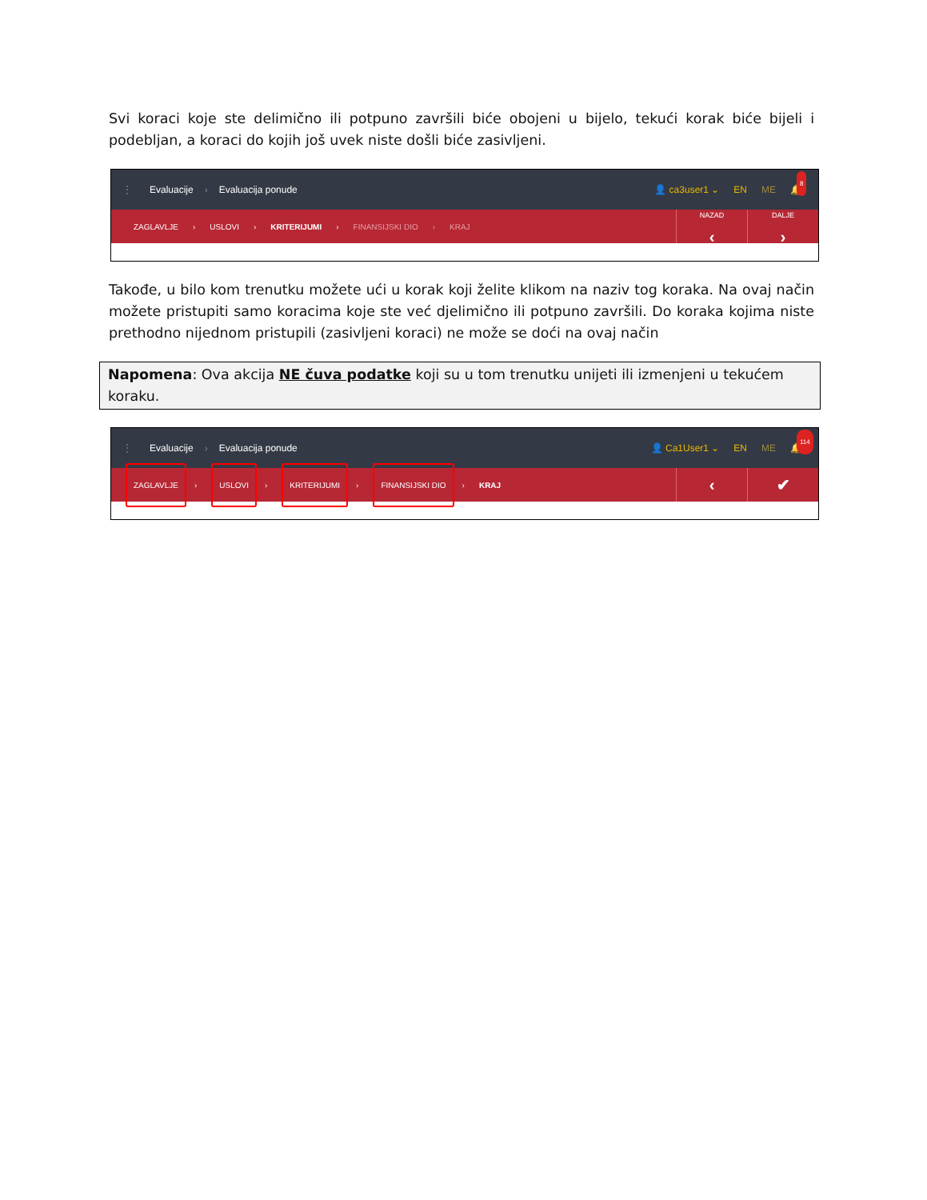Svi koraci koje ste delimično ili potpuno završili biće obojeni u bijelo, tekući korak biće bijeli i podebljan, a koraci do kojih još uvek niste došli biće zasivljeni.
⋮ Evaluacije › Evaluacija ponude
👤 ca3user1 ⌄ EN ME 🔔
8
ZAGLAVLJE › USLOVI › KRITERIJUMI › FINANSIJSKI DIO › KRAJ
NAZAD
‹
DALJE
›
Takođe, u bilo kom trenutku možete ući u korak koji želite klikom na naziv tog koraka. Na ovaj način možete pristupiti samo koracima koje ste već djelimično ili potpuno završili. Do koraka kojima niste prethodno nijednom pristupili (zasivljeni koraci) ne može se doći na ovaj način
Napomena: Ova akcija NE čuva podatke koji su u tom trenutku unijeti ili izmenjeni u tekućem koraku.
⋮ Evaluacije › Evaluacija ponude
👤 Ca1User1 ⌄ EN ME 🔔
114
ZAGLAVLJE › USLOVI › KRITERIJUMI › FINANSIJSKI DIO › KRAJ
‹ ✔